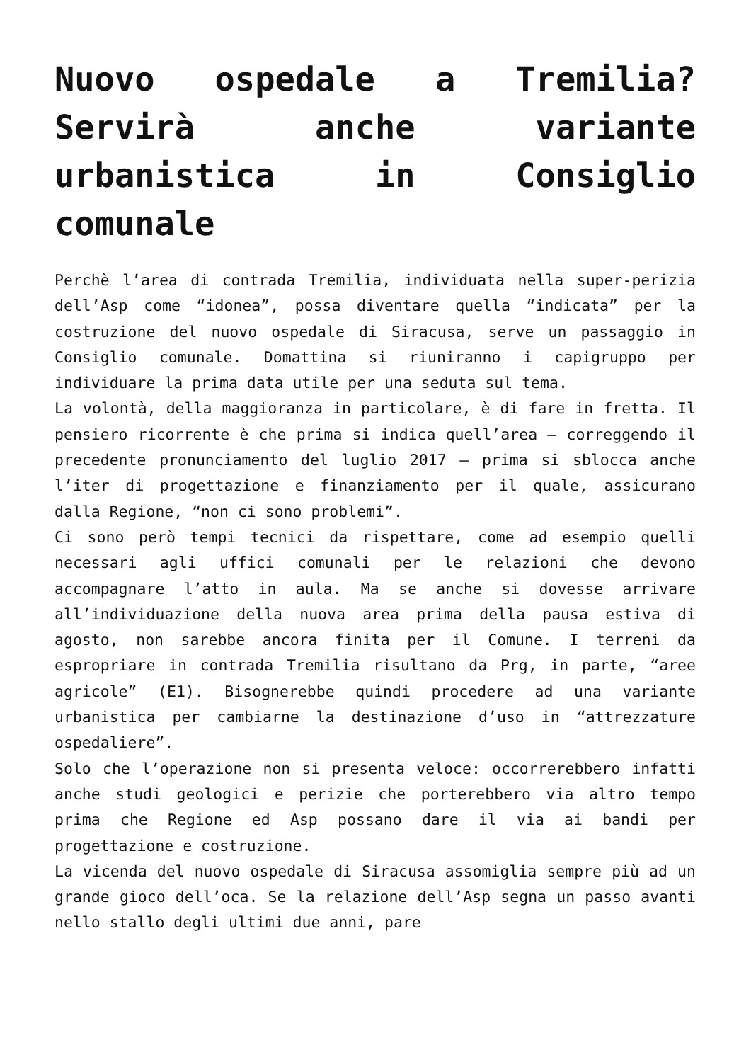Nuovo ospedale a Tremilia? Servirà anche variante urbanistica in Consiglio comunale
Perchè l’area di contrada Tremilia, individuata nella super-perizia dell’Asp come “idonea”, possa diventare quella “indicata” per la costruzione del nuovo ospedale di Siracusa, serve un passaggio in Consiglio comunale. Domattina si riuniranno i capigruppo per individuare la prima data utile per una seduta sul tema.
La volontà, della maggioranza in particolare, è di fare in fretta. Il pensiero ricorrente è che prima si indica quell’area – correggendo il precedente pronunciamento del luglio 2017 – prima si sblocca anche l’iter di progettazione e finanziamento per il quale, assicurano dalla Regione, “non ci sono problemi”.
Ci sono però tempi tecnici da rispettare, come ad esempio quelli necessari agli uffici comunali per le relazioni che devono accompagnare l’atto in aula. Ma se anche si dovesse arrivare all’individuazione della nuova area prima della pausa estiva di agosto, non sarebbe ancora finita per il Comune. I terreni da espropriare in contrada Tremilia risultano da Prg, in parte, “aree agricole” (E1). Bisognerebbe quindi procedere ad una variante urbanistica per cambiarne la destinazione d’uso in “attrezzature ospedaliere”.
Solo che l’operazione non si presenta veloce: occorrerebbero infatti anche studi geologici e perizie che porterebbero via altro tempo prima che Regione ed Asp possano dare il via ai bandi per progettazione e costruzione.
La vicenda del nuovo ospedale di Siracusa assomiglia sempre più ad un grande gioco dell’oca. Se la relazione dell’Asp segna un passo avanti nello stallo degli ultimi due anni, pare